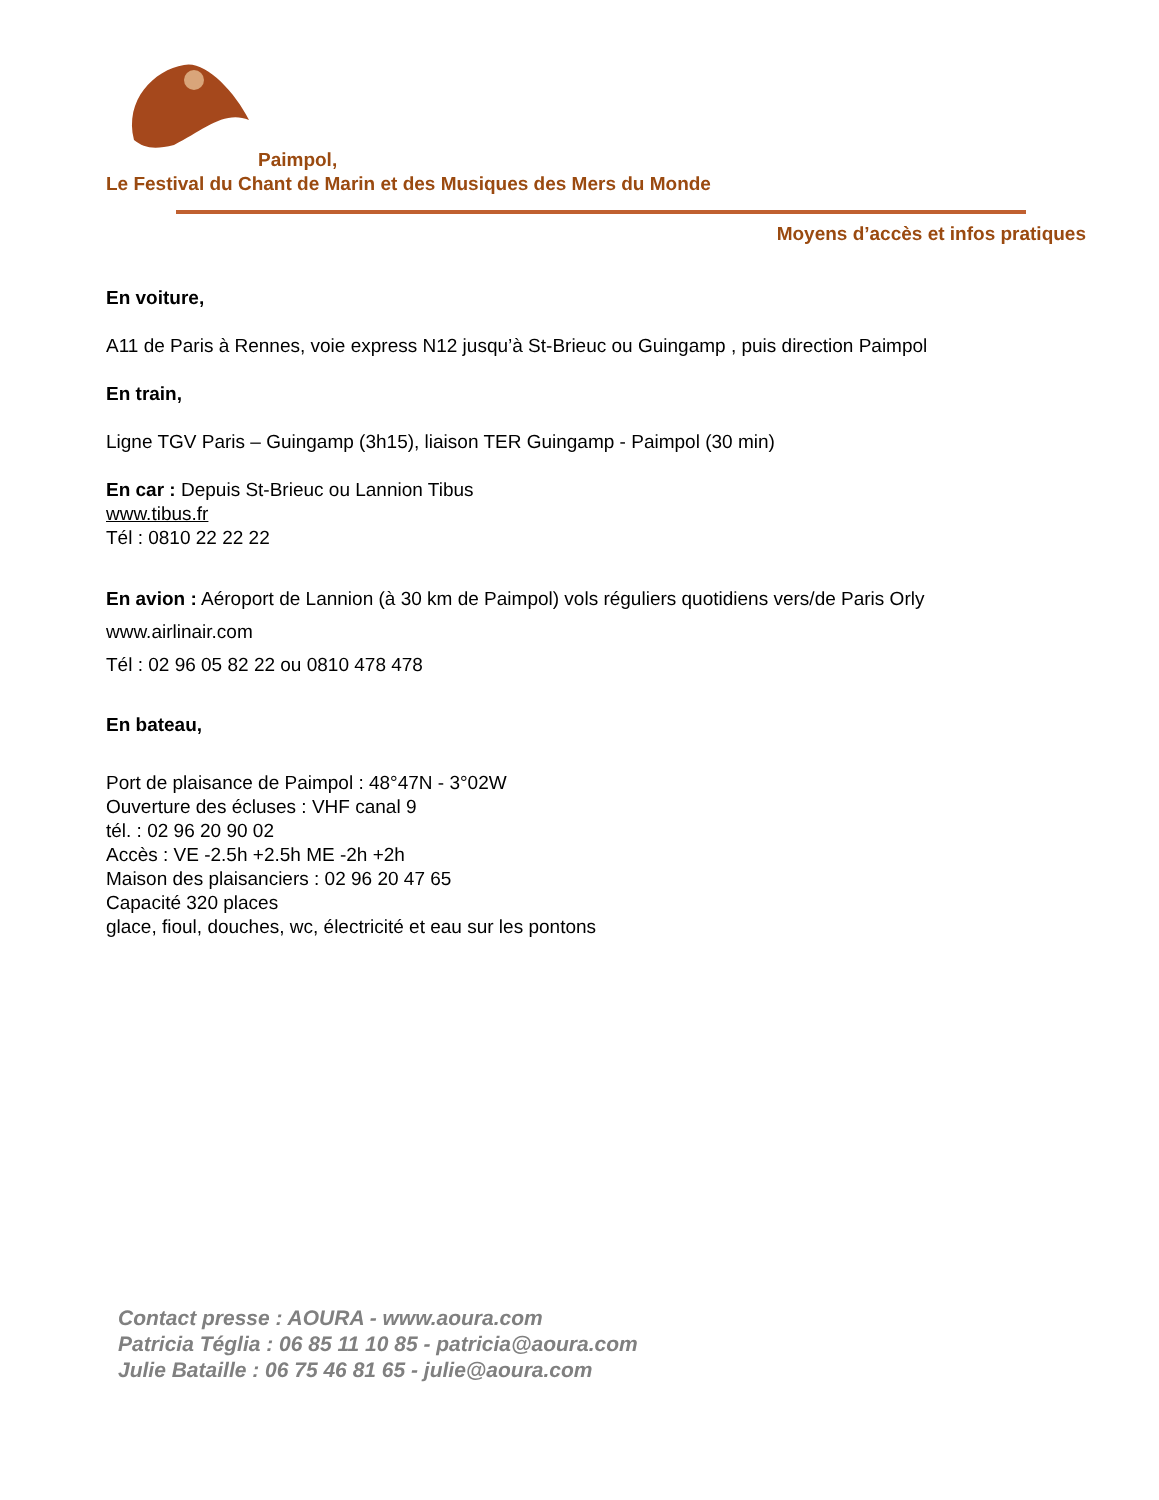Paimpol,
Le Festival du Chant de Marin et des Musiques des Mers du Monde
Moyens d’accès et infos pratiques
En voiture,
A11 de Paris à Rennes, voie express N12 jusqu’à St-Brieuc ou Guingamp , puis direction Paimpol
En train,
Ligne TGV Paris – Guingamp (3h15), liaison TER Guingamp - Paimpol (30 min)
En car : Depuis St-Brieuc ou Lannion Tibus
www.tibus.fr
Tél : 0810 22 22 22
En avion : Aéroport de Lannion (à 30 km de Paimpol) vols réguliers quotidiens vers/de Paris Orly
www.airlinair.com
Tél : 02 96 05 82 22 ou 0810 478 478
En bateau,
Port de plaisance de Paimpol : 48°47N - 3°02W
Ouverture des écluses : VHF canal 9
tél. : 02 96 20 90 02
Accès : VE -2.5h +2.5h ME -2h +2h
Maison des plaisanciers : 02 96 20 47 65
Capacité 320 places
glace, fioul, douches, wc, électricité et eau sur les pontons
Contact presse : AOURA - www.aoura.com
Patricia Téglia : 06 85 11 10 85 - patricia@aoura.com
Julie Bataille : 06 75 46 81 65 - julie@aoura.com